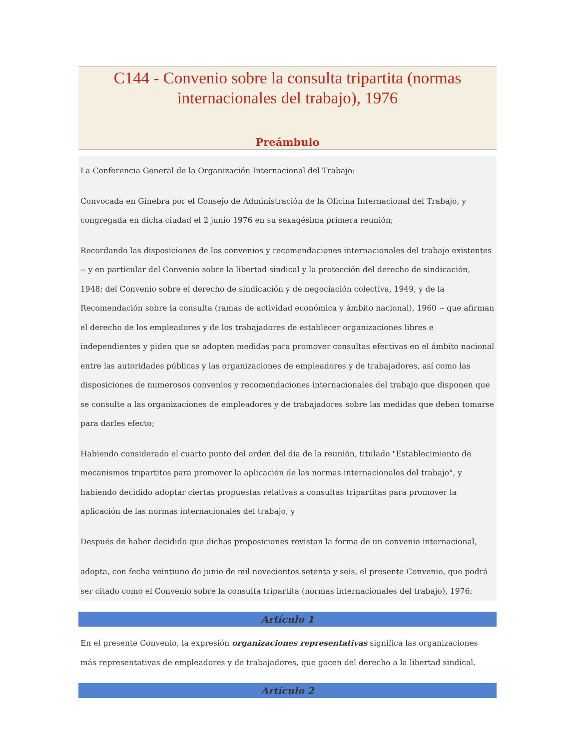C144 - Convenio sobre la consulta tripartita (normas internacionales del trabajo), 1976
Preámbulo
La Conferencia General de la Organización Internacional del Trabajo:
Convocada en Ginebra por el Consejo de Administración de la Oficina Internacional del Trabajo, y congregada en dicha ciudad el 2 junio 1976 en su sexagésima primera reunión;
Recordando las disposiciones de los convenios y recomendaciones internacionales del trabajo existentes -- y en particular del Convenio sobre la libertad sindical y la protección del derecho de sindicación, 1948; del Convenio sobre el derecho de sindicación y de negociación colectiva, 1949, y de la Recomendación sobre la consulta (ramas de actividad económica y ámbito nacional), 1960 -- que afirman el derecho de los empleadores y de los trabajadores de establecer organizaciones libres e independientes y piden que se adopten medidas para promover consultas efectivas en el ámbito nacional entre las autoridades públicas y las organizaciones de empleadores y de trabajadores, así como las disposiciones de numerosos convenios y recomendaciones internacionales del trabajo que disponen que se consulte a las organizaciones de empleadores y de trabajadores sobre las medidas que deben tomarse para darles efecto;
Habiendo considerado el cuarto punto del orden del día de la reunión, titulado "Establecimiento de mecanismos tripartitos para promover la aplicación de las normas internacionales del trabajo", y habiendo decidido adoptar ciertas propuestas relativas a consultas tripartitas para promover la aplicación de las normas internacionales del trabajo, y
Después de haber decidido que dichas proposiciones revistan la forma de un convenio internacional,
adopta, con fecha veintiuno de junio de mil novecientos setenta y seis, el presente Convenio, que podrá ser citado como el Convenio sobre la consulta tripartita (normas internacionales del trabajo), 1976:
Artículo 1
En el presente Convenio, la expresión organizaciones representativas significa las organizaciones más representativas de empleadores y de trabajadores, que gocen del derecho a la libertad sindical.
Artículo 2